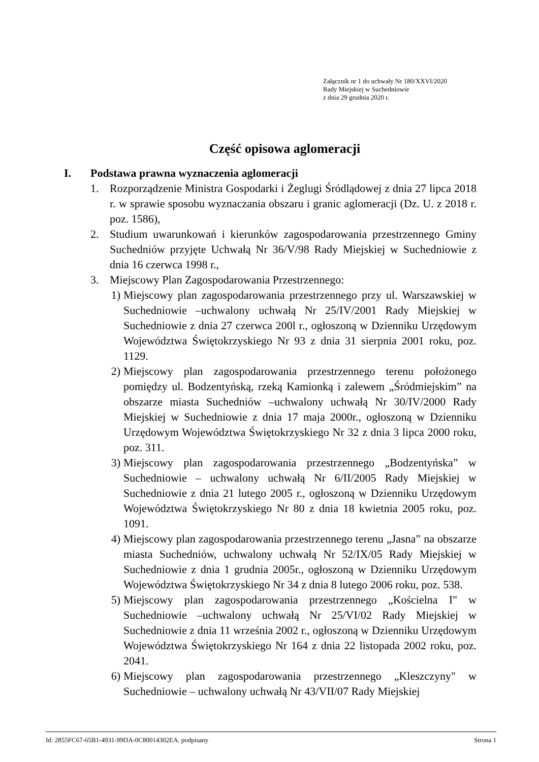Załącznik nr 1 do uchwały Nr 180/XXVI/2020
Rady Miejskiej w Suchedniowie
z dnia 29 grudnia 2020 r.
Część opisowa aglomeracji
I. Podstawa prawna wyznaczenia aglomeracji
1. Rozporządzenie Ministra Gospodarki i Żeglugi Śródlądowej z dnia 27 lipca 2018 r. w sprawie sposobu wyznaczania obszaru i granic aglomeracji (Dz. U. z 2018 r. poz. 1586),
2. Studium uwarunkowań i kierunków zagospodarowania przestrzennego Gminy Suchedniów przyjęte Uchwałą Nr 36/V/98 Rady Miejskiej w Suchedniowie z dnia 16 czerwca 1998 r.,
3. Miejscowy Plan Zagospodarowania Przestrzennego:
1) Miejscowy plan zagospodarowania przestrzennego przy ul. Warszawskiej w Suchedniowie –uchwalony uchwałą Nr 25/IV/2001 Rady Miejskiej w Suchedniowie z dnia 27 czerwca 200l r., ogłoszoną w Dzienniku Urzędowym Województwa Świętokrzyskiego Nr 93 z dnia 31 sierpnia 2001 roku, poz. 1129.
2) Miejscowy plan zagospodarowania przestrzennego terenu położonego pomiędzy ul. Bodzentyńską, rzeką Kamionką i zalewem „Śródmiejskim” na obszarze miasta Suchedniów –uchwalony uchwałą Nr 30/IV/2000 Rady Miejskiej w Suchedniowie z dnia 17 maja 2000r., ogłoszoną w Dzienniku Urzędowym Województwa Świętokrzyskiego Nr 32 z dnia 3 lipca 2000 roku, poz. 311.
3) Miejscowy plan zagospodarowania przestrzennego „Bodzentyńska” w Suchedniowie – uchwalony uchwałą Nr 6/II/2005 Rady Miejskiej w Suchedniowie z dnia 21 lutego 2005 r., ogłoszoną w Dzienniku Urzędowym Województwa Świętokrzyskiego Nr 80 z dnia 18 kwietnia 2005 roku, poz. 1091.
4) Miejscowy plan zagospodarowania przestrzennego terenu „Jasna” na obszarze miasta Suchedniów, uchwalony uchwałą Nr 52/IX/05 Rady Miejskiej w Suchedniowie z dnia 1 grudnia 2005r., ogłoszoną w Dzienniku Urzędowym Województwa Świętokrzyskiego Nr 34 z dnia 8 lutego 2006 roku, poz. 538.
5) Miejscowy plan zagospodarowania przestrzennego „Kościelna I" w Suchedniowie –uchwalony uchwałą Nr 25/VI/02 Rady Miejskiej w Suchedniowie z dnia 11 września 2002 r., ogłoszoną w Dzienniku Urzędowym Województwa Świętokrzyskiego Nr 164 z dnia 22 listopada 2002 roku, poz. 2041.
6) Miejscowy plan zagospodarowania przestrzennego „Kleszczyny" w Suchedniowie – uchwalony uchwałą Nr 43/VII/07 Rady Miejskiej
Id: 2855FC67-65B1-4931-99DA-0C80014302EA. podpisany Strona 1